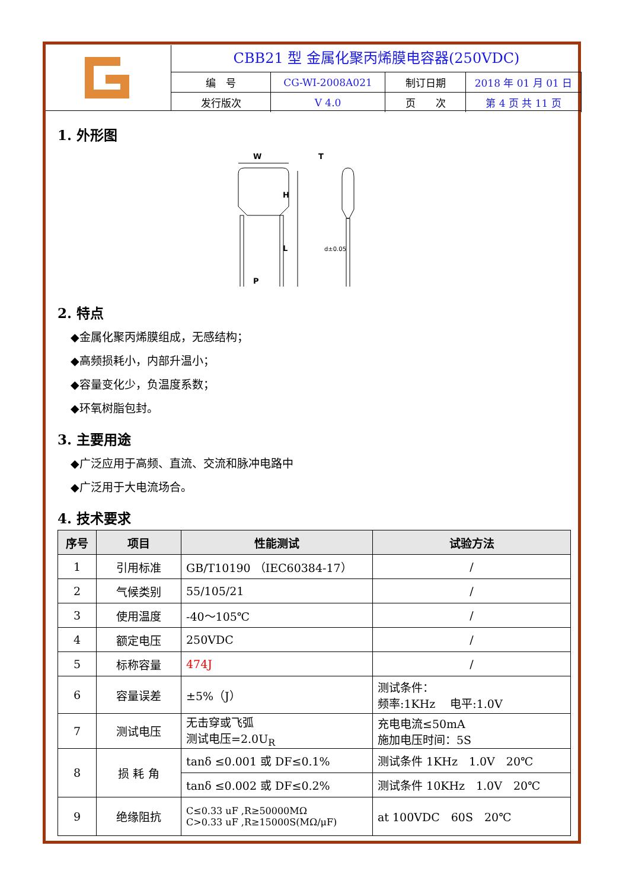CBB21 型 金属化聚丙烯膜电容器(250VDC)
| 编 号 | CG-WI-2008A021 | 制订日期 | 2018 年 01 月 01 日 |
| 发行版次 | V 4.0 | 页 次 | 第 4 页 共 11 页 |
1. 外形图
W
T
H
L
P
d±0.05
2. 特点
◆金属化聚丙烯膜组成，无感结构；
◆高频损耗小，内部升温小；
◆容量变化少，负温度系数；
◆环氧树脂包封。
3. 主要用途
◆广泛应用于高频、直流、交流和脉冲电路中
◆广泛用于大电流场合。
4. 技术要求
| 序号 | 项目 | 性能测试 | 试验方法 |
| --- | --- | --- | --- |
| 1 | 引用标准 | GB/T10190 （IEC60384-17） | / |
| 2 | 气候类别 | 55/105/21 | / |
| 3 | 使用温度 | -40～105℃ | / |
| 4 | 额定电压 | 250VDC | / |
| 5 | 标称容量 | 474J | / |
| 6 | 容量误差 | ±5%（J） | 测试条件： 频率:1KHz 电平:1.0V |
| 7 | 测试电压 | 无击穿或飞弧 测试电压=2.0U<sub>R</sub> | 充电电流≤50mA 施加电压时间：5S |
| 8 | 损 耗 角 | tanδ ≤0.001 或 DF≤0.1% | 测试条件 1KHz 1.0V 20℃ |
| | | tanδ ≤0.002 或 DF≤0.2% | 测试条件 10KHz 1.0V 20℃ |
| 9 | 绝缘阻抗 | C≤0.33 uF ,R≥50000MΩ C>0.33 uF ,R≥15000S(MΩ/μF) | at 100VDC 60S 20℃ |